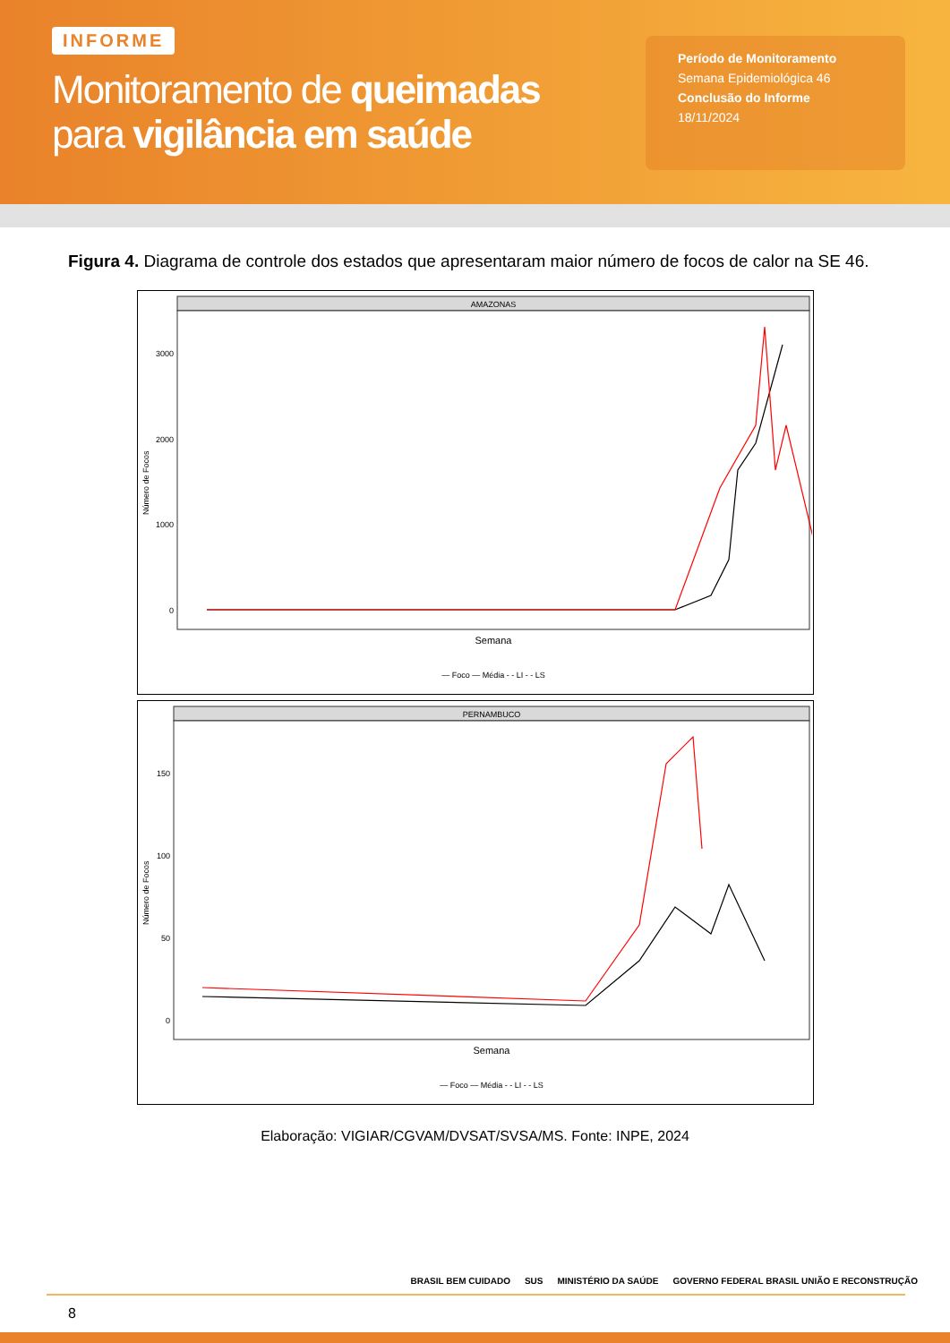INFORME
Monitoramento de queimadas
para vigilância em saúde
Período de Monitoramento
Semana Epidemiológica 46
Conclusão do Informe
18/11/2024
Figura 4. Diagrama de controle dos estados que apresentaram maior número de focos de calor na SE 46.
AMAZONAS
3000
2000
1000
0
Número de Focos
Semana
— Foco — Média - - LI - - LS
PERNAMBUCO
150
100
50
0
Número de Focos
Semana
— Foco — Média - - LI - - LS
Elaboração: VIGIAR/CGVAM/DVSAT/SVSA/MS. Fonte: INPE, 2024
8
BRASIL BEM CUIDADO SUS MINISTÉRIO DA SAÚDE GOVERNO FEDERAL BRASIL UNIÃO E RECONSTRUÇÃO